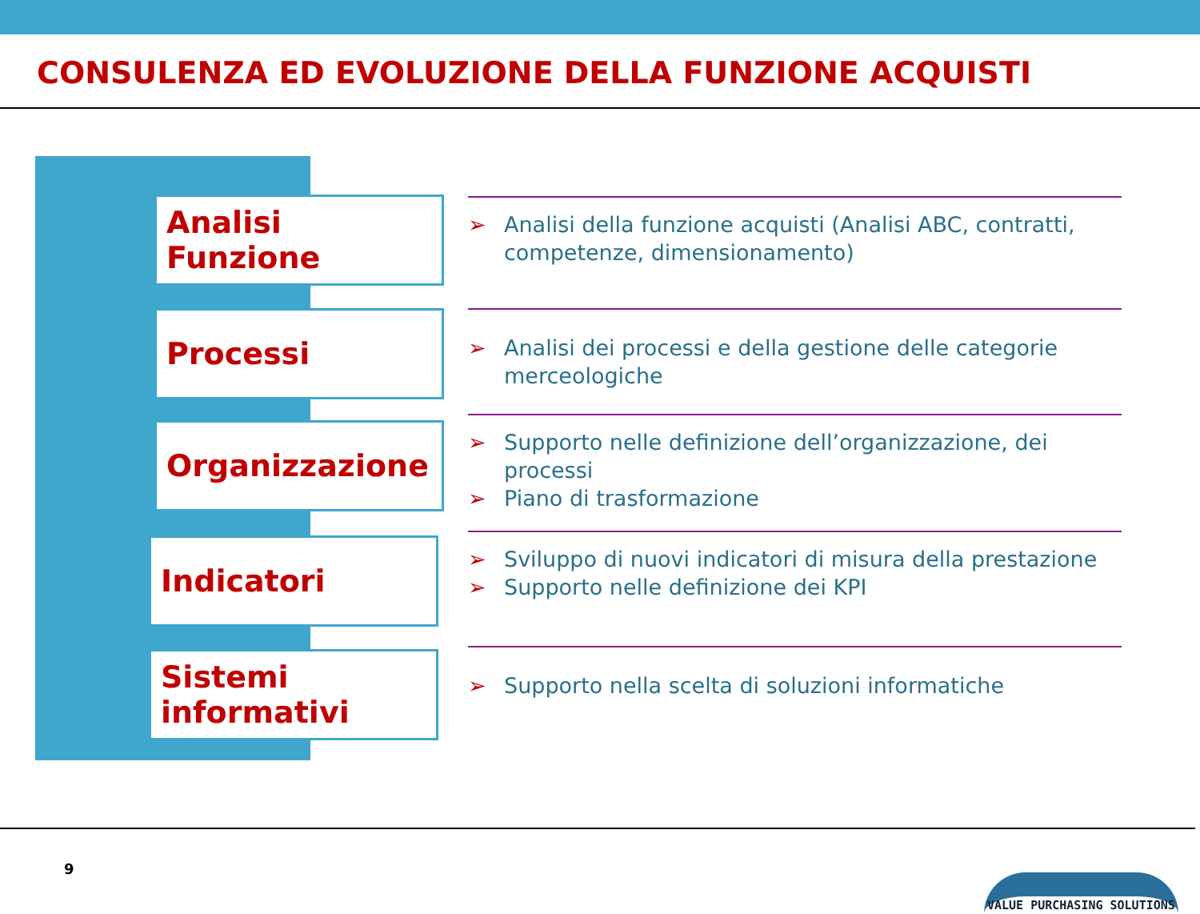CONSULENZA ED EVOLUZIONE DELLA FUNZIONE ACQUISTI
Analisi Funzione
➢ Analisi della funzione acquisti (Analisi ABC, contratti, competenze, dimensionamento)
Processi
➢ Analisi dei processi e della gestione delle categorie merceologiche
Organizzazione
➢ Supporto nelle definizione dell’organizzazione, dei processi
➢ Piano di trasformazione
Indicatori
➢ Sviluppo di nuovi indicatori di misura della prestazione
➢ Supporto nelle definizione dei KPI
Sistemi informativi
➢ Supporto nella scelta di soluzioni informatiche
9
VALUE PURCHASING SOLUTIONS